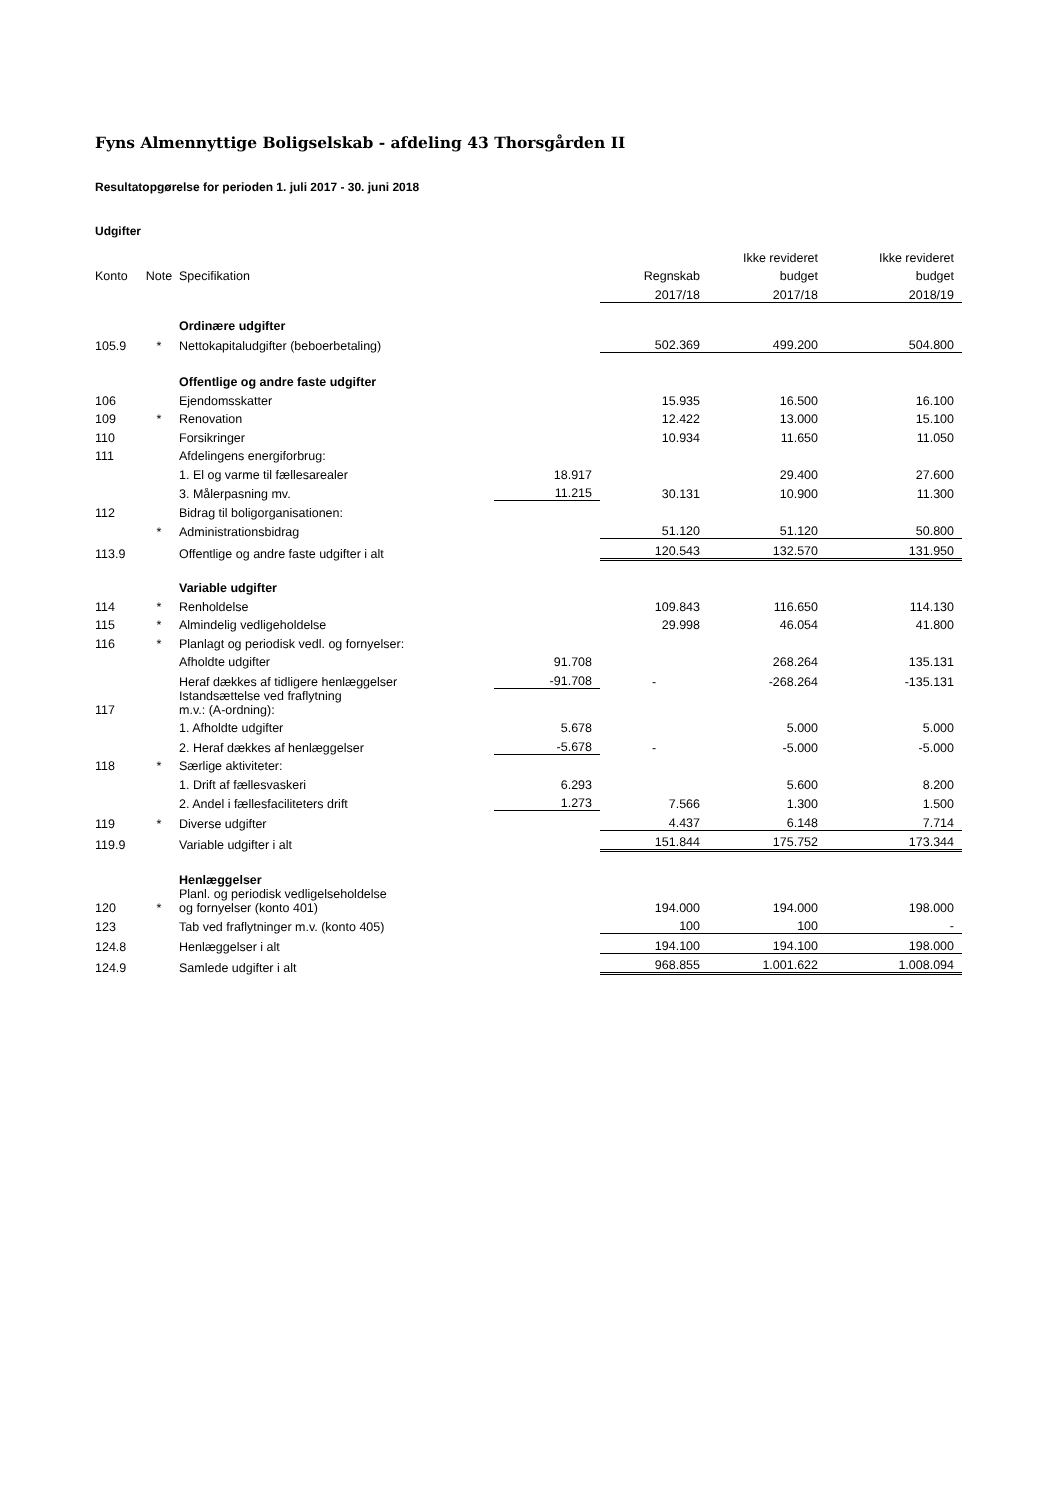Fyns Almennyttige Boligselskab - afdeling 43 Thorsgården II
Resultatopgørelse for perioden 1. juli 2017 - 30. juni 2018
Udgifter
| | | | | | Ikke revideret | Ikke revideret |
| --- | --- | --- | --- | --- | --- | --- |
| Konto | Note | Specifikation | | Regnskab | budget | budget |
| | | | | 2017/18 | 2017/18 | 2018/19 |
| | | Ordinære udgifter | | | | |
| 105.9 | * | Nettokapitaludgifter (beboerbetaling) | | 502.369 | 499.200 | 504.800 |
| | | Offentlige og andre faste udgifter | | | | |
| 106 | | Ejendomsskatter | | 15.935 | 16.500 | 16.100 |
| 109 | * | Renovation | | 12.422 | 13.000 | 15.100 |
| 110 | | Forsikringer | | 10.934 | 11.650 | 11.050 |
| 111 | | Afdelingens energiforbrug: | | | | |
| | | 1. El og varme til fællesarealer | 18.917 | | 29.400 | 27.600 |
| | | 3. Målerpasning mv. | 11.215 | 30.131 | 10.900 | 11.300 |
| 112 | | Bidrag til boligorganisationen: | | | | |
| | * | Administrationsbidrag | | 51.120 | 51.120 | 50.800 |
| 113.9 | | Offentlige og andre faste udgifter i alt | | 120.543 | 132.570 | 131.950 |
| | | Variable udgifter | | | | |
| 114 | * | Renholdelse | | 109.843 | 116.650 | 114.130 |
| 115 | * | Almindelig vedligeholdelse | | 29.998 | 46.054 | 41.800 |
| 116 | * | Planlagt og periodisk vedl. og fornyelser: | | | | |
| | | Afholdte udgifter | 91.708 | | 268.264 | 135.131 |
| | | Heraf dækkes af tidligere henlæggelser | -91.708 | - | -268.264 | -135.131 |
| 117 | | Istandsættelse ved fraflytning m.v.: (A-ordning): | | | | |
| | | 1. Afholdte udgifter | 5.678 | | 5.000 | 5.000 |
| | | 2. Heraf dækkes af henlæggelser | -5.678 | - | -5.000 | -5.000 |
| 118 | * | Særlige aktiviteter: | | | | |
| | | 1. Drift af fællesvaskeri | 6.293 | | 5.600 | 8.200 |
| | | 2. Andel i fællesfaciliteters drift | 1.273 | 7.566 | 1.300 | 1.500 |
| 119 | * | Diverse udgifter | | 4.437 | 6.148 | 7.714 |
| 119.9 | | Variable udgifter i alt | | 151.844 | 175.752 | 173.344 |
| | | Henlæggelser | | | | |
| 120 | * | Planl. og periodisk vedligelseholdelse og fornyelser (konto 401) | | 194.000 | 194.000 | 198.000 |
| 123 | | Tab ved fraflytninger m.v. (konto 405) | | 100 | 100 | - |
| 124.8 | | Henlæggelser i alt | | 194.100 | 194.100 | 198.000 |
| 124.9 | | Samlede udgifter i alt | | 968.855 | 1.001.622 | 1.008.094 |